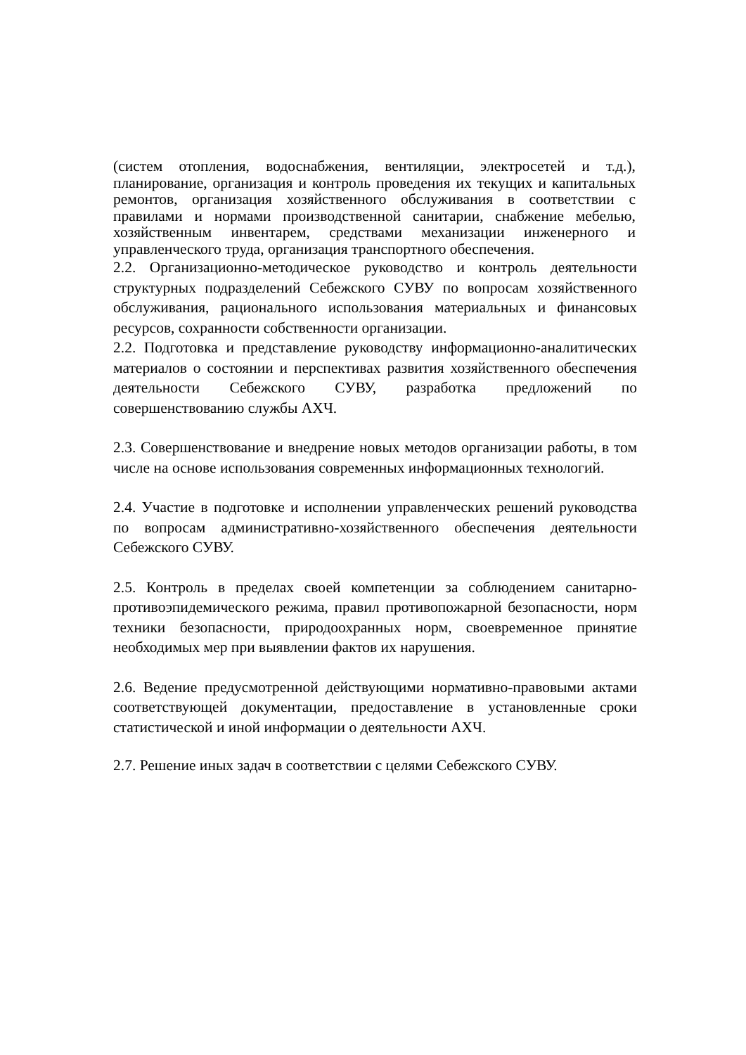(систем отопления, водоснабжения, вентиляции, электросетей и т.д.), планирование, организация и контроль проведения их текущих и капитальных ремонтов, организация хозяйственного обслуживания в соответствии с правилами и нормами производственной санитарии, снабжение мебелью, хозяйственным инвентарем, средствами механизации инженерного и управленческого труда, организация транспортного обеспечения.
2.2. Организационно-методическое руководство и контроль деятельности структурных подразделений Себежского СУВУ по вопросам хозяйственного обслуживания, рационального использования материальных и финансовых ресурсов, сохранности собственности организации.
2.2. Подготовка и представление руководству информационно-аналитических материалов о состоянии и перспективах развития хозяйственного обеспечения деятельности Себежского СУВУ, разработка предложений по совершенствованию службы АХЧ.
2.3. Совершенствование и внедрение новых методов организации работы, в том числе на основе использования современных информационных технологий.
2.4. Участие в подготовке и исполнении управленческих решений руководства по вопросам административно-хозяйственного обеспечения деятельности Себежского СУВУ.
2.5. Контроль в пределах своей компетенции за соблюдением санитарно- противоэпидемического режима, правил противопожарной безопасности, норм техники безопасности, природоохранных норм, своевременное принятие необходимых мер при выявлении фактов их нарушения.
2.6. Ведение предусмотренной действующими нормативно-правовыми актами соответствующей документации, предоставление в установленные сроки статистической и иной информации о деятельности АХЧ.
2.7. Решение иных задач в соответствии с целями Себежского СУВУ.